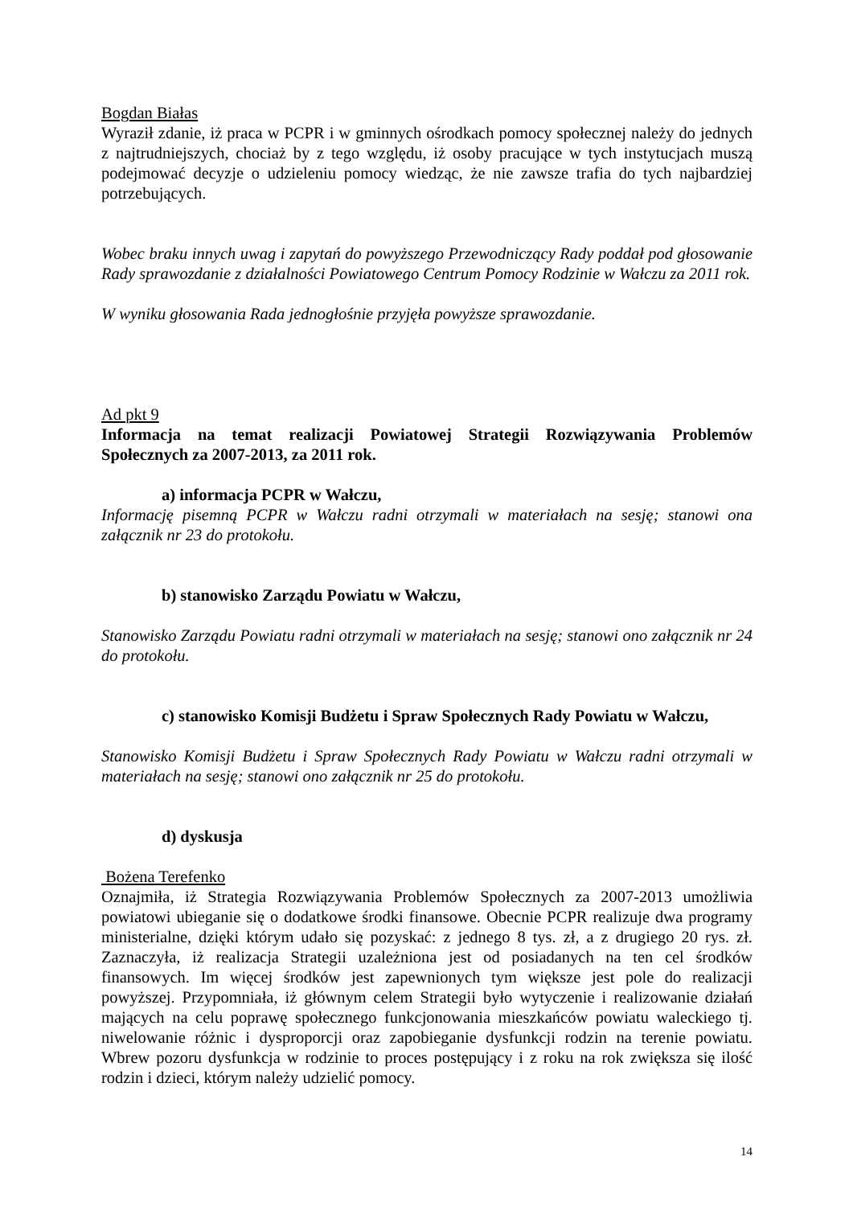Bogdan Białas
Wyraził zdanie, iż praca w PCPR i w gminnych ośrodkach pomocy społecznej należy do jednych z najtrudniejszych, chociaż by z tego względu, iż osoby pracujące w tych instytucjach muszą podejmować decyzje o udzieleniu pomocy wiedząc, że nie zawsze trafia do tych najbardziej potrzebujących.
Wobec braku innych uwag i zapytań do powyższego Przewodniczący Rady poddał pod głosowanie Rady sprawozdanie z działalności Powiatowego Centrum Pomocy Rodzinie w Wałczu za 2011 rok.
W wyniku głosowania Rada jednogłośnie przyjęła powyższe sprawozdanie.
Ad pkt 9
Informacja na temat realizacji Powiatowej Strategii Rozwiązywania Problemów Społecznych za 2007-2013, za 2011 rok.
a) informacja PCPR w Wałczu,
Informację pisemną PCPR w Wałczu radni otrzymali w materiałach na sesję; stanowi ona załącznik nr 23 do protokołu.
b) stanowisko Zarządu Powiatu w Wałczu,
Stanowisko Zarządu Powiatu radni otrzymali w materiałach na sesję; stanowi ono załącznik nr 24 do protokołu.
c) stanowisko Komisji Budżetu i Spraw Społecznych Rady Powiatu w Wałczu,
Stanowisko Komisji Budżetu i Spraw Społecznych Rady Powiatu w Wałczu radni otrzymali w materiałach na sesję; stanowi ono załącznik nr 25 do protokołu.
d) dyskusja
Bożena Terefenko
Oznajmiła, iż Strategia Rozwiązywania Problemów Społecznych za 2007-2013 umożliwia powiatowi ubieganie się o dodatkowe środki finansowe. Obecnie PCPR realizuje dwa programy ministerialne, dzięki którym udało się pozyskać: z jednego 8 tys. zł, a z drugiego 20 rys. zł. Zaznaczyła, iż realizacja Strategii uzależniona jest od posiadanych na ten cel środków finansowych. Im więcej środków jest zapewnionych tym większe jest pole do realizacji powyższej. Przypomniała, iż głównym celem Strategii było wytyczenie i realizowanie działań mających na celu poprawę społecznego funkcjonowania mieszkańców powiatu waleckiego tj. niwelowanie różnic i dysproporcji oraz zapobieganie dysfunkcji rodzin na terenie powiatu. Wbrew pozoru dysfunkcja w rodzinie to proces postępujący i z roku na rok zwiększa się ilość rodzin i dzieci, którym należy udzielić pomocy.
14